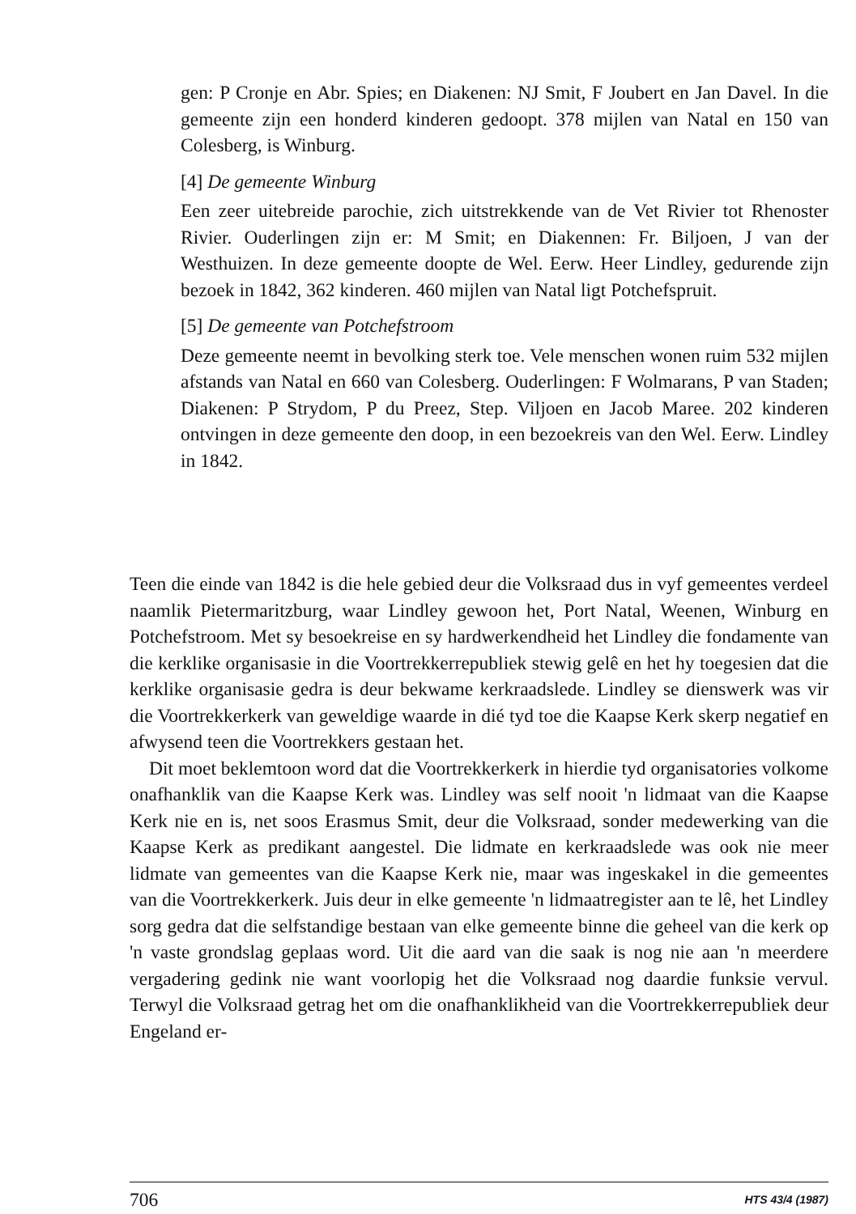gen: P Cronje en Abr. Spies; en Diakenen: NJ Smit, F Joubert en Jan Davel. In die gemeente zijn een honderd kinderen gedoopt. 378 mijlen van Natal en 150 van Colesberg, is Winburg.
[4] De gemeente Winburg
Een zeer uitebreide parochie, zich uitstrekkende van de Vet Rivier tot Rhenoster Rivier. Ouderlingen zijn er: M Smit; en Diakennen: Fr. Biljoen, J van der Westhuizen. In deze gemeente doopte de Wel. Eerw. Heer Lindley, gedurende zijn bezoek in 1842, 362 kinderen. 460 mijlen van Natal ligt Potchefspruit.
[5] De gemeente van Potchefstroom
Deze gemeente neemt in bevolking sterk toe. Vele menschen wonen ruim 532 mijlen afstands van Natal en 660 van Colesberg. Ouderlingen: F Wolmarans, P van Staden; Diakenen: P Strydom, P du Preez, Step. Viljoen en Jacob Maree. 202 kinderen ontvingen in deze gemeente den doop, in een bezoekreis van den Wel. Eerw. Lindley in 1842.
Teen die einde van 1842 is die hele gebied deur die Volksraad dus in vyf gemeentes verdeel naamlik Pietermaritzburg, waar Lindley gewoon het, Port Natal, Weenen, Winburg en Potchefstroom. Met sy besoekreise en sy hardwerkendheid het Lindley die fondamente van die kerklike organisasie in die Voortrekkerrepubliek stewig gelê en het hy toegesien dat die kerklike organisasie gedra is deur bekwame kerkraadslede. Lindley se dienswerk was vir die Voortrekkerkerk van geweldige waarde in dié tyd toe die Kaapse Kerk skerp negatief en afwysend teen die Voortrekkers gestaan het.
Dit moet beklemtoon word dat die Voortrekkerkerk in hierdie tyd organisatories volkome onafhanklik van die Kaapse Kerk was. Lindley was self nooit 'n lidmaat van die Kaapse Kerk nie en is, net soos Erasmus Smit, deur die Volksraad, sonder medewerking van die Kaapse Kerk as predikant aangestel. Die lidmate en kerkraadslede was ook nie meer lidmate van gemeentes van die Kaapse Kerk nie, maar was ingeskakel in die gemeentes van die Voortrekkerkerk. Juis deur in elke gemeente 'n lidmaatregister aan te lê, het Lindley sorg gedra dat die selfstandige bestaan van elke gemeente binne die geheel van die kerk op 'n vaste grondslag geplaas word. Uit die aard van die saak is nog nie aan 'n meerdere vergadering gedink nie want voorlopig het die Volksraad nog daardie funksie vervul. Terwyl die Volksraad getrag het om die onafhanklikheid van die Voortrekkerrepubliek deur Engeland er-
706 HTS 43/4 (1987)